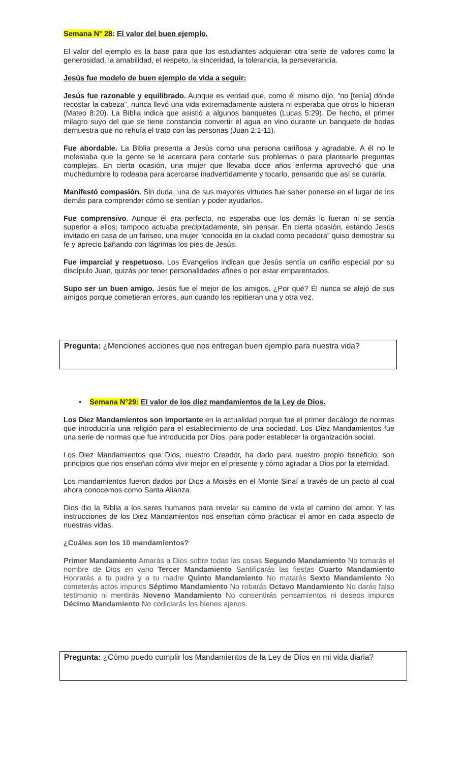Semana N° 28: El valor del buen ejemplo.
El valor del ejemplo es la base para que los estudiantes adquieran otra serie de valores como la generosidad, la amabilidad, el respeto, la sinceridad, la tolerancia, la perseverancia.
Jesús fue modelo de buen ejemplo de vida a seguir:
Jesús fue razonable y equilibrado. Aunque es verdad que, como él mismo dijo, “no [tenía] dónde recostar la cabeza”, nunca llevó una vida extremadamente austera ni esperaba que otros lo hicieran (Mateo 8:20). La Biblia indica que asistió a algunos banquetes (Lucas 5:29). De hecho, el primer milagro suyo del que se tiene constancia convertir el agua en vino durante un banquete de bodas demuestra que no rehuía el trato con las personas (Juan 2:1-11).
Fue abordable. La Biblia presenta a Jesús como una persona cariñosa y agradable. A él no le molestaba que la gente se le acercara para contarle sus problemas o para plantearle preguntas complejas. En cierta ocasión, una mujer que llevaba doce años enferma aprovechó que una muchedumbre lo rodeaba para acercarse inadvertidamente y tocarlo, pensando que así se curaría.
Manifestó compasión. Sin duda, una de sus mayores virtudes fue saber ponerse en el lugar de los demás para comprender cómo se sentían y poder ayudarlos.
Fue comprensivo. Aunque él era perfecto, no esperaba que los demás lo fueran ni se sentía superior a ellos; tampoco actuaba precipitadamente, sin pensar. En cierta ocasión, estando Jesús invitado en casa de un fariseo, una mujer “conocida en la ciudad como pecadora” quiso demostrar su fe y aprecio bañando con lágrimas los pies de Jesús.
Fue imparcial y respetuoso. Los Evangelios indican que Jesús sentía un cariño especial por su discípulo Juan, quizás por tener personalidades afines o por estar emparentados.
Supo ser un buen amigo. Jesús fue el mejor de los amigos. ¿Por qué? Él nunca se alejó de sus amigos porque cometieran errores, aun cuando los repitieran una y otra vez.
Pregunta: ¿Menciones acciones que nos entregan buen ejemplo para nuestra vida?
• Semana N°29: El valor de los diez mandamientos de la Ley de Dios.
Los Diez Mandamientos son importante en la actualidad porque fue el primer decálogo de normas que introduciría una religión para el establecimiento de una sociedad. Los Diez Mandamientos fue una serie de normas que fue introducida por Dios, para poder establecer la organización social.
Los Diez Mandamientos que Dios, nuestro Creador, ha dado para nuestro propio beneficio; son principios que nos enseñan cómo vivir mejor en el presente y cómo agradar a Dios por la eternidad.
Los mandamientos fueron dados por Dios a Moisés en el Monte Sinaí a través de un pacto al cual ahora conocemos como Santa Alianza.
Dios dio la Biblia a los seres humanos para revelar su camino de vida el camino del amor. Y las instrucciones de los Diez Mandamientos nos enseñan cómo practicar el amor en cada aspecto de nuestras vidas.
¿Cuáles son los 10 mandamientos?
Primer Mandamiento Amarás a Dios sobre todas las cosas Segundo Mandamiento No tomarás el nombre de Dios en vano Tercer Mandamiento Santificarás las fiestas Cuarto Mandamiento Honrarás a tu padre y a tu madre Quinto Mandamiento No matarás Sexto Mandamiento No cometerás actos impuros Séptimo Mandamiento No robarás Octavo Mandamiento No darás falso testimonio ni mentirás Noveno Mandamiento No consentirás pensamientos ni deseos impuros Décimo Mandamiento No codiciarás los bienes ajenos.
Pregunta: ¿Cómo puedo cumplir los Mandamientos de la Ley de Dios en mi vida diaria?